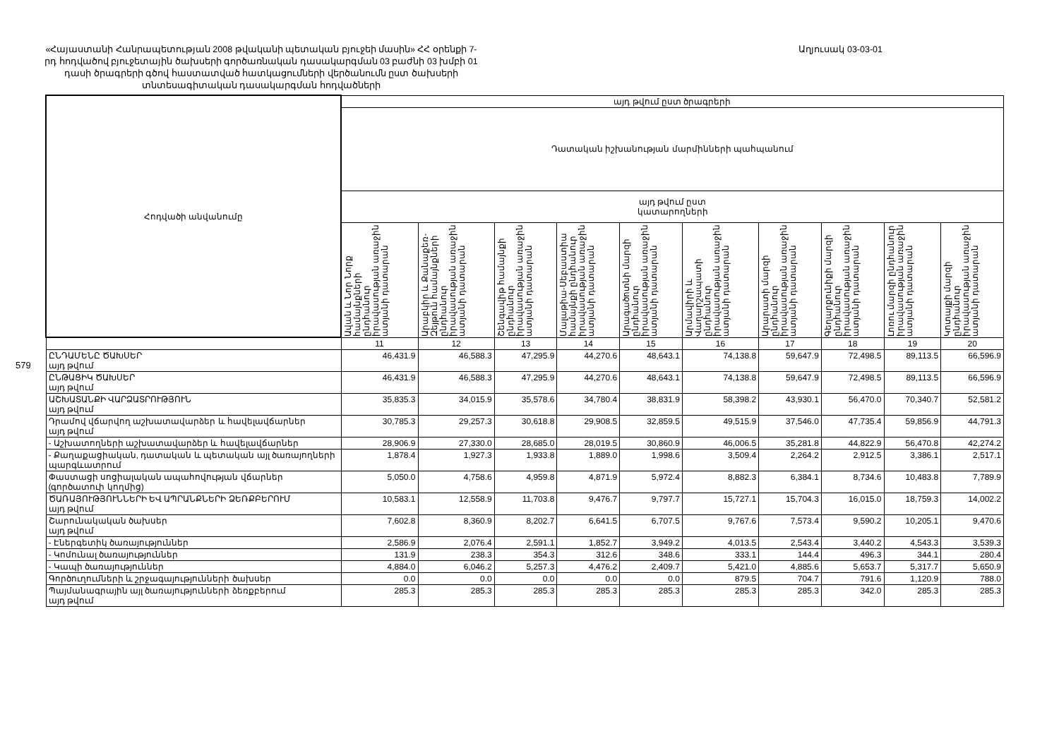579
«Հայաստանի Հանրապետության 2008 թվականի պետական բյուջեի մասին» ՀՀ օրենքի 7-րդ հոդվածով բյուջետային ծախսերի գործառնական դասակարգման 03 բաժնի 03 խմբի 01 դասի ծրագրերի գծով հաստատված հատկացումների վերծանումն ըստ ծախսերի տնտեսագիտական դասակարգման հոդվածների
Աղյուսակ 03-03-01
| Հոդվածի անվանումը | այդ թվում ըստ ծրագրերի | | | | | | | | | |
| --- | --- | --- | --- | --- | --- | --- | --- | --- | --- | --- |
| | Դատական իշխանության մարմինների պահպանում | | | | | | | | | |
| | այդ թվում ըստ կատարողների | | | | | | | | | |
| | Ավան և Նոր Նորք համայնքների ընդհանուր իրավասության առաջին ատյանի դատարան | Արաբկիր և Քանաքեռ-Զեյթուն համայնքների ընդհանուր իրավասության առաջին ատյանի դատարան | Շենգավիթ համայնքի ընդհանուր իրավասության առաջին ատյանի դատարան | Մալաթիա-Սեբաստիա համայնքի ընդհանուր իրավասության առաջին ատյանի դատարան | Արագածոտնի մարզի ընդհանուր իրավասության առաջին ատյանի դատարան | Արմավիրի և Վաղարշապատի ընդհանուր իրավասության առաջին ատյանի դատարան | Արարատի մարզի ընդհանուր իրավասության առաջին ատյանի դատարան | Գեղարքունիքի մարզի ընդհանուր իրավասության առաջին ատյանի դատարան | Լոռու մարզի ընդհանուր իրավասության առաջին ատյանի դատարան | Կոտայքի մարզի ընդհանուր իրավասության առաջին ատյանի դատարան |
| | 11 | 12 | 13 | 14 | 15 | 16 | 17 | 18 | 19 | 20 |
| ԸՆԴԱՄԵՆԸ ԾԱԽՍԵՐ այդ թվում | 46,431.9 | 46,588.3 | 47,295.9 | 44,270.6 | 48,643.1 | 74,138.8 | 59,647.9 | 72,498.5 | 89,113.5 | 66,596.9 |
| ԸՆԹԱՑԻԿ ԾԱԽՍԵՐ այդ թվում | 46,431.9 | 46,588.3 | 47,295.9 | 44,270.6 | 48,643.1 | 74,138.8 | 59,647.9 | 72,498.5 | 89,113.5 | 66,596.9 |
| ԱՇԽԱՏԱՆՔԻ ՎԱՐՁԱՏՐՈՒԹՅՈՒՆ այդ թվում | 35,835.3 | 34,015.9 | 35,578.6 | 34,780.4 | 38,831.9 | 58,398.2 | 43,930.1 | 56,470.0 | 70,340.7 | 52,581.2 |
| Դրամով վճարվող աշխատավարձեր և հավելավճարներ այդ թվում | 30,785.3 | 29,257.3 | 30,618.8 | 29,908.5 | 32,859.5 | 49,515.9 | 37,546.0 | 47,735.4 | 59,856.9 | 44,791.3 |
| - Աշխատողների աշխատավարձեր և հավելավճարներ | 28,906.9 | 27,330.0 | 28,685.0 | 28,019.5 | 30,860.9 | 46,006.5 | 35,281.8 | 44,822.9 | 56,470.8 | 42,274.2 |
| - Քաղաքացիական, դատական և պետական այլ ծառայողների պարգևատրում | 1,878.4 | 1,927.3 | 1,933.8 | 1,889.0 | 1,998.6 | 3,509.4 | 2,264.2 | 2,912.5 | 3,386.1 | 2,517.1 |
| Փաստացի սոցիալական ապահովության վճարներ (գործատուի կողմից) | 5,050.0 | 4,758.6 | 4,959.8 | 4,871.9 | 5,972.4 | 8,882.3 | 6,384.1 | 8,734.6 | 10,483.8 | 7,789.9 |
| ԾԱՌԱՅՈՒԹՅՈՒՆՆԵՐԻ ԵՎ ԱՊՐԱՆՔՆԵՐԻ ՁԵՌՔԲԵՐՈՒՄ այդ թվում | 10,583.1 | 12,558.9 | 11,703.8 | 9,476.7 | 9,797.7 | 15,727.1 | 15,704.3 | 16,015.0 | 18,759.3 | 14,002.2 |
| Շարունակական ծախսեր այդ թվում | 7,602.8 | 8,360.9 | 8,202.7 | 6,641.5 | 6,707.5 | 9,767.6 | 7,573.4 | 9,590.2 | 10,205.1 | 9,470.6 |
| - Էներգետիկ ծառայություններ | 2,586.9 | 2,076.4 | 2,591.1 | 1,852.7 | 3,949.2 | 4,013.5 | 2,543.4 | 3,440.2 | 4,543.3 | 3,539.3 |
| - Կոմունալ ծառայություններ | 131.9 | 238.3 | 354.3 | 312.6 | 348.6 | 333.1 | 144.4 | 496.3 | 344.1 | 280.4 |
| - Կապի ծառայություններ | 4,884.0 | 6,046.2 | 5,257.3 | 4,476.2 | 2,409.7 | 5,421.0 | 4,885.6 | 5,653.7 | 5,317.7 | 5,650.9 |
| Գործուղումների և շրջագայությունների ծախսեր | 0.0 | 0.0 | 0.0 | 0.0 | 0.0 | 879.5 | 704.7 | 791.6 | 1,120.9 | 788.0 |
| Պայմանագրային այլ ծառայությունների ձեռքբերում այդ թվում | 285.3 | 285.3 | 285.3 | 285.3 | 285.3 | 285.3 | 285.3 | 342.0 | 285.3 | 285.3 |